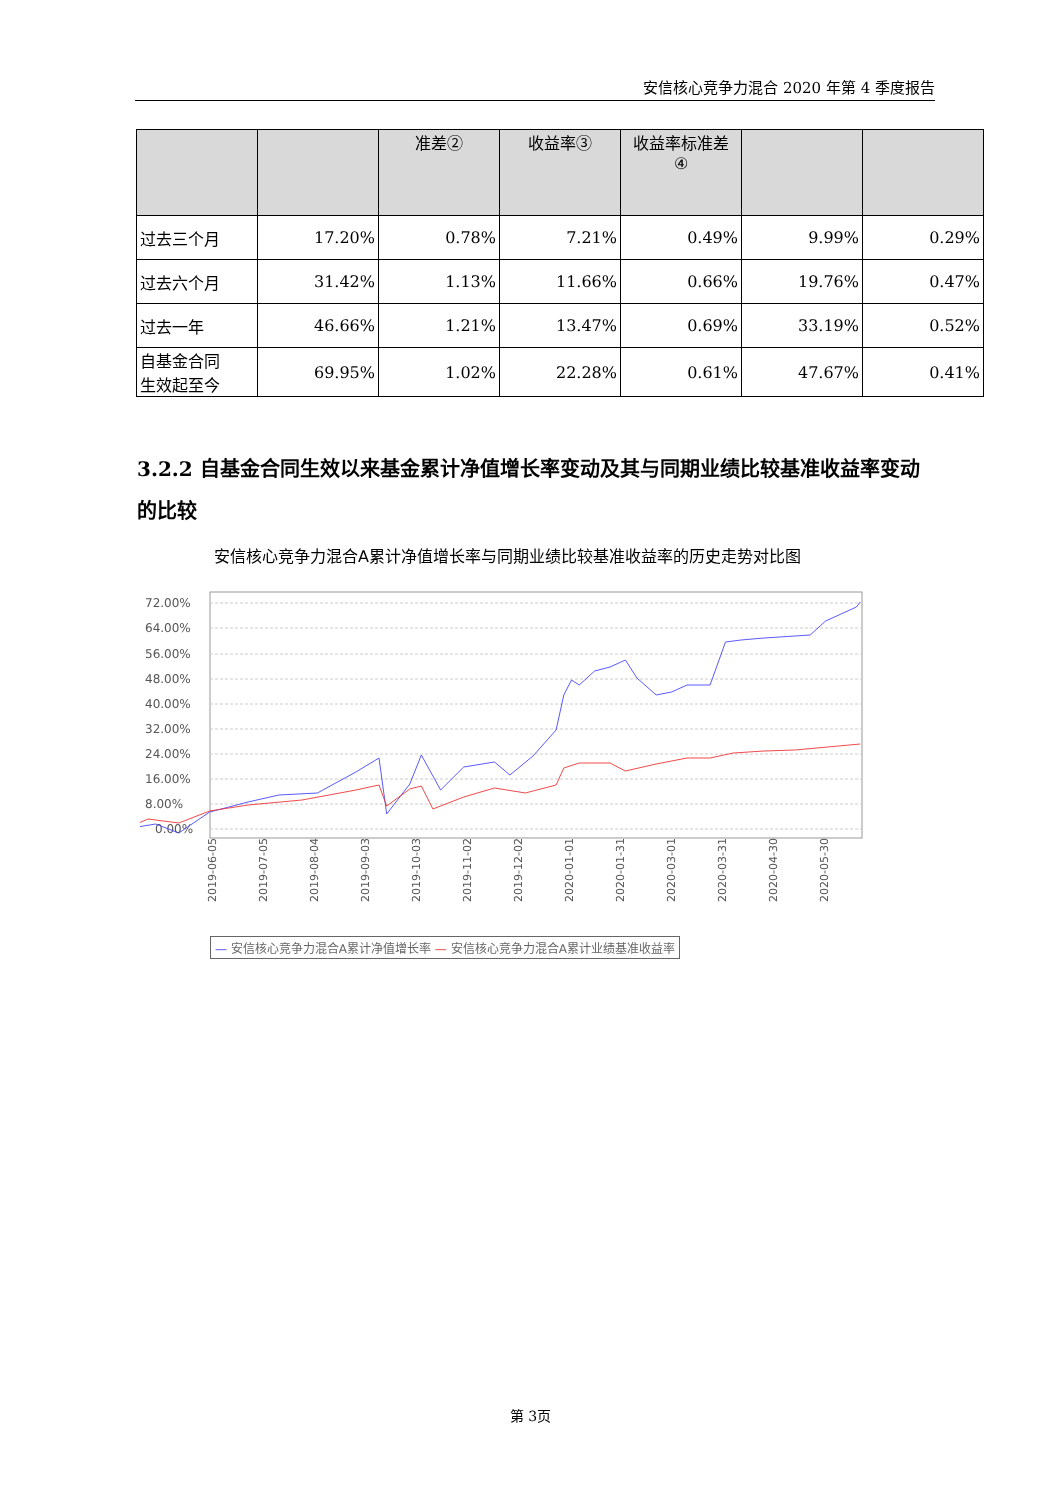安信核心竞争力混合 2020 年第 4 季度报告
| | | 准差② | 收益率③ | 收益率标准差 ④ | | |
| --- | --- | --- | --- | --- | --- | --- |
| 过去三个月 | 17.20% | 0.78% | 7.21% | 0.49% | 9.99% | 0.29% |
| 过去六个月 | 31.42% | 1.13% | 11.66% | 0.66% | 19.76% | 0.47% |
| 过去一年 | 46.66% | 1.21% | 13.47% | 0.69% | 33.19% | 0.52% |
| 自基金合同 生效起至今 | 69.95% | 1.02% | 22.28% | 0.61% | 47.67% | 0.41% |
3.2.2 自基金合同生效以来基金累计净值增长率变动及其与同期业绩比较基准收益率变动的比较
安信核心竞争力混合A累计净值增长率与同期业绩比较基准收益率的历史走势对比图
72.00%
64.00%
56.00%
48.00%
40.00%
32.00%
24.00%
16.00%
8.00%
0.00%
2019-06-05
2019-07-05
2019-08-04
2019-09-03
2019-10-03
2019-11-02
2019-12-02
2020-01-01
2020-01-31
2020-03-01
2020-03-31
2020-04-30
2020-05-30
— 安信核心竞争力混合A累计净值增长率 — 安信核心竞争力混合A累计业绩基准收益率
第 3页